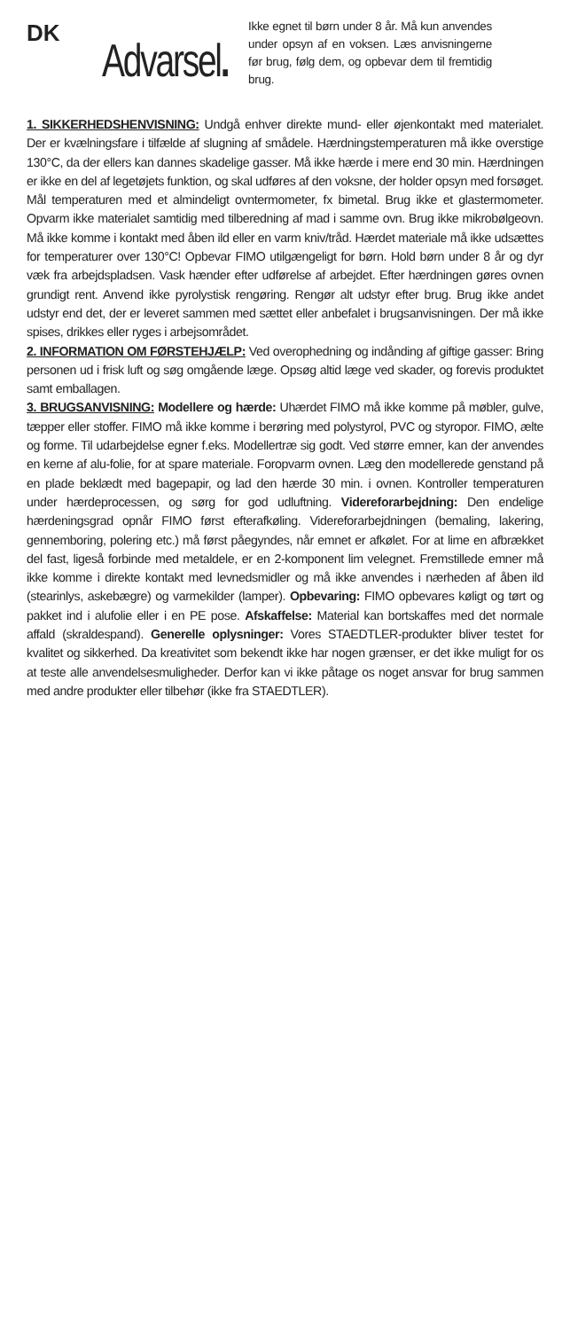DK
Advarsel.
Ikke egnet til børn under 8 år. Må kun anvendes under opsyn af en voksen. Læs anvisningerne før brug, følg dem, og opbevar dem til fremtidig brug.
1. SIKKERHEDSHENVISNING: Undgå enhver direkte mund- eller øjenkontakt med materialet. Der er kvælningsfare i tilfælde af slugning af smådele. Hærdningstemperaturen må ikke overstige 130°C, da der ellers kan dannes skadelige gasser. Må ikke hærde i mere end 30 min. Hærdningen er ikke en del af legetøjets funktion, og skal udføres af den voksne, der holder opsyn med forsøget. Mål temperaturen med et almindeligt ovntermometer, fx bimetal. Brug ikke et glastermometer. Opvarm ikke materialet samtidig med tilberedning af mad i samme ovn. Brug ikke mikrobølgeovn. Må ikke komme i kontakt med åben ild eller en varm kniv/tråd. Hærdet materiale må ikke udsættes for temperaturer over 130°C! Opbevar FIMO utilgængeligt for børn. Hold børn under 8 år og dyr væk fra arbejdspladsen. Vask hænder efter udførelse af arbejdet. Efter hærdningen gøres ovnen grundigt rent. Anvend ikke pyrolystisk rengøring. Rengør alt udstyr efter brug. Brug ikke andet udstyr end det, der er leveret sammen med sættet eller anbefalet i brugsanvisningen. Der må ikke spises, drikkes eller ryges i arbejsområdet.
2. INFORMATION OM FØRSTEHJÆLP: Ved overophedning og indånding af giftige gasser: Bring personen ud i frisk luft og søg omgående læge. Opsøg altid læge ved skader, og forevis produktet samt emballagen.
3. BRUGSANVISNING: Modellere og hærde: Uhærdet FIMO må ikke komme på møbler, gulve, tæpper eller stoffer. FIMO må ikke komme i berøring med polystyrol, PVC og styropor. FIMO, ælte og forme. Til udarbejdelse egner f.eks. Modellertræ sig godt. Ved større emner, kan der anvendes en kerne af alu-folie, for at spare materiale. Foropvarm ovnen. Læg den modellerede genstand på en plade beklædt med bagepapir, og lad den hærde 30 min. i ovnen. Kontroller temperaturen under hærdeprocessen, og sørg for god udluftning. Videreforarbejdning: Den endelige hærdeningsgrad opnår FIMO først efterafkøling. Videreforarbejdningen (bemaling, lakering, gennemboring, polering etc.) må først påegyndes, når emnet er afkølet. For at lime en afbrækket del fast, ligeså forbinde med metaldele, er en 2-komponent lim velegnet. Fremstillede emner må ikke komme i direkte kontakt med levnedsmidler og må ikke anvendes i nærheden af åben ild (stearinlys, askebægre) og varmekilder (lamper). Opbevaring: FIMO opbevares køligt og tørt og pakket ind i alufolie eller i en PE pose. Afskaffelse: Material kan bortskaffes med det normale affald (skraldespand). Generelle oplysninger: Vores STAEDTLER-produkter bliver testet for kvalitet og sikkerhed. Da kreativitet som bekendt ikke har nogen grænser, er det ikke muligt for os at teste alle anvendelsesmuligheder. Derfor kan vi ikke påtage os noget ansvar for brug sammen med andre produkter eller tilbehør (ikke fra STAEDTLER).